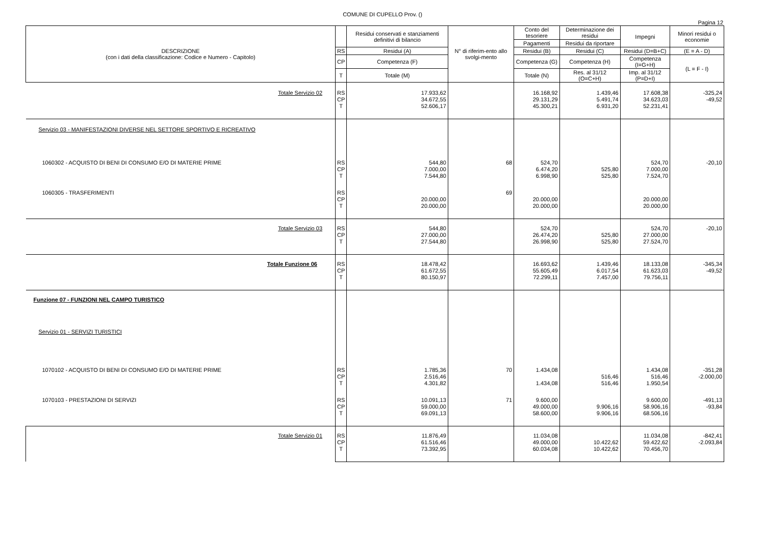COMUNE DI CUPELLO Prov. ()
Pagina 12
| DESCRIZIONE (con i dati della classificazione: Codice e Numero - Capitolo) | | Residui conservati e stanziamenti definitivi di bilancio | N° di riferim-ento allo svolgi-mento | Conto del tesoriere | Determinazione dei residui | Impegni | Minori residui o economie |
| --- | --- | --- | --- | --- | --- | --- | --- |
| | | | | Pagamenti | Residui da riportare | | |
| | RS | Residui (A) | | Residui (B) | Residui (C) | Residui (D=B+C) | (E = A - D) |
| | CP | Competenza (F) | | Competenza (G) | Competenza (H) | Competenza (I=G+H) | (L = F - I) |
| | T | Totale (M) | | Totale (N) | Res. al 31/12 (O=C+H) | Imp. al 31/12 (P=D+I) | |
| Totale Servizio 02 | RS CP T | 17.933,62 34.672,55 52.606,17 | | 16.168,92 29.131,29 45.300,21 | 1.439,46 5.491,74 6.931,20 | 17.608,38 34.623,03 52.231,41 | -325,24 -49,52 |
| Servizio 03 - MANIFESTAZIONI DIVERSE NEL SETTORE SPORTIVO E RICREATIVO | | | | | | | |
| 1060302 - ACQUISTO DI BENI DI CONSUMO E/O DI MATERIE PRIME | RS CP T | 544,80 7.000,00 7.544,80 | 68 | 524,70 6.474,20 6.998,90 | 525,80 525,80 | 524,70 7.000,00 7.524,70 | -20,10 |
| 1060305 - TRASFERIMENTI | RS CP T | 20.000,00 20.000,00 | 69 | 20.000,00 20.000,00 | | 20.000,00 20.000,00 | |
| Totale Servizio 03 | RS CP T | 544,80 27.000,00 27.544,80 | | 524,70 26.474,20 26.998,90 | 525,80 525,80 | 524,70 27.000,00 27.524,70 | -20,10 |
| Totale Funzione 06 | RS CP T | 18.478,42 61.672,55 80.150,97 | | 16.693,62 55.605,49 72.299,11 | 1.439,46 6.017,54 7.457,00 | 18.133,08 61.623,03 79.756,11 | -345,34 -49,52 |
| Funzione 07 - FUNZIONI NEL CAMPO TURISTICO | | | | | | | |
| Servizio 01 - SERVIZI TURISTICI | | | | | | | |
| 1070102 - ACQUISTO DI BENI DI CONSUMO E/O DI MATERIE PRIME | RS CP T | 1.785,36 2.516,46 4.301,82 | 70 | 1.434,08 1.434,08 | 516,46 516,46 | 1.434,08 516,46 1.950,54 | -351,28 -2.000,00 |
| 1070103 - PRESTAZIONI DI SERVIZI | RS CP T | 10.091,13 59.000,00 69.091,13 | 71 | 9.600,00 49.000,00 58.600,00 | 9.906,16 9.906,16 | 9.600,00 58.906,16 68.506,16 | -491,13 -93,84 |
| Totale Servizio 01 | RS CP T | 11.876,49 61.516,46 73.392,95 | | 11.034,08 49.000,00 60.034,08 | 10.422,62 10.422,62 | 11.034,08 59.422,62 70.456,70 | -842,41 -2.093,84 |